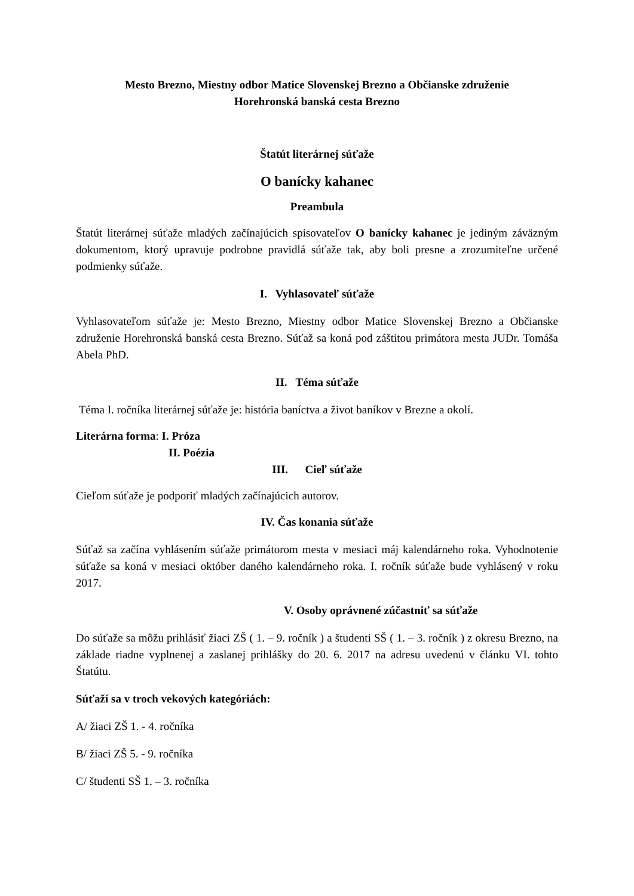Mesto Brezno, Miestny odbor Matice Slovenskej Brezno a Občianske združenie
Horehronská banská cesta Brezno
Štatút literárnej súťaže
O banícky kahanec
Preambula
Štatút literárnej súťaže mladých začínajúcich spisovateľov O banícky kahanec je jediným záväzným dokumentom, ktorý upravuje podrobne pravidlá súťaže tak, aby boli presne a zrozumiteľne určené podmienky súťaže.
I. Vyhlasovateľ súťaže
Vyhlasovateľom súťaže je: Mesto Brezno, Miestny odbor Matice Slovenskej Brezno a Občianske združenie Horehronská banská cesta Brezno. Súťaž sa koná pod záštitou primátora mesta JUDr. Tomáša Abela PhD.
II. Téma súťaže
Téma I. ročníka literárnej súťaže je: história baníctva a život baníkov v Brezne a okolí.
Literárna forma: I. Próza
II. Poézia
III. Cieľ súťaže
Cieľom súťaže je podporiť mladých začínajúcich autorov.
IV. Čas konania súťaže
Súťaž sa začína vyhlásením súťaže primátorom mesta v mesiaci máj kalendárneho roka. Vyhodnotenie súťaže sa koná v mesiaci október daného kalendárneho roka. I. ročník súťaže bude vyhlásený v roku 2017.
V. Osoby oprávnené zúčastniť sa súťaže
Do súťaže sa môžu prihlásiť žiaci ZŠ ( 1. – 9. ročník ) a študenti SŠ ( 1. – 3. ročník ) z okresu Brezno, na základe riadne vyplnenej a zaslanej prihlášky do 20. 6. 2017 na adresu uvedenú v článku VI. tohto Štatútu.
Súťaží sa v troch vekových kategóriách:
A/ žiaci ZŠ 1. - 4. ročníka
B/ žiaci ZŠ 5. - 9. ročníka
C/ študenti SŠ 1. – 3. ročníka